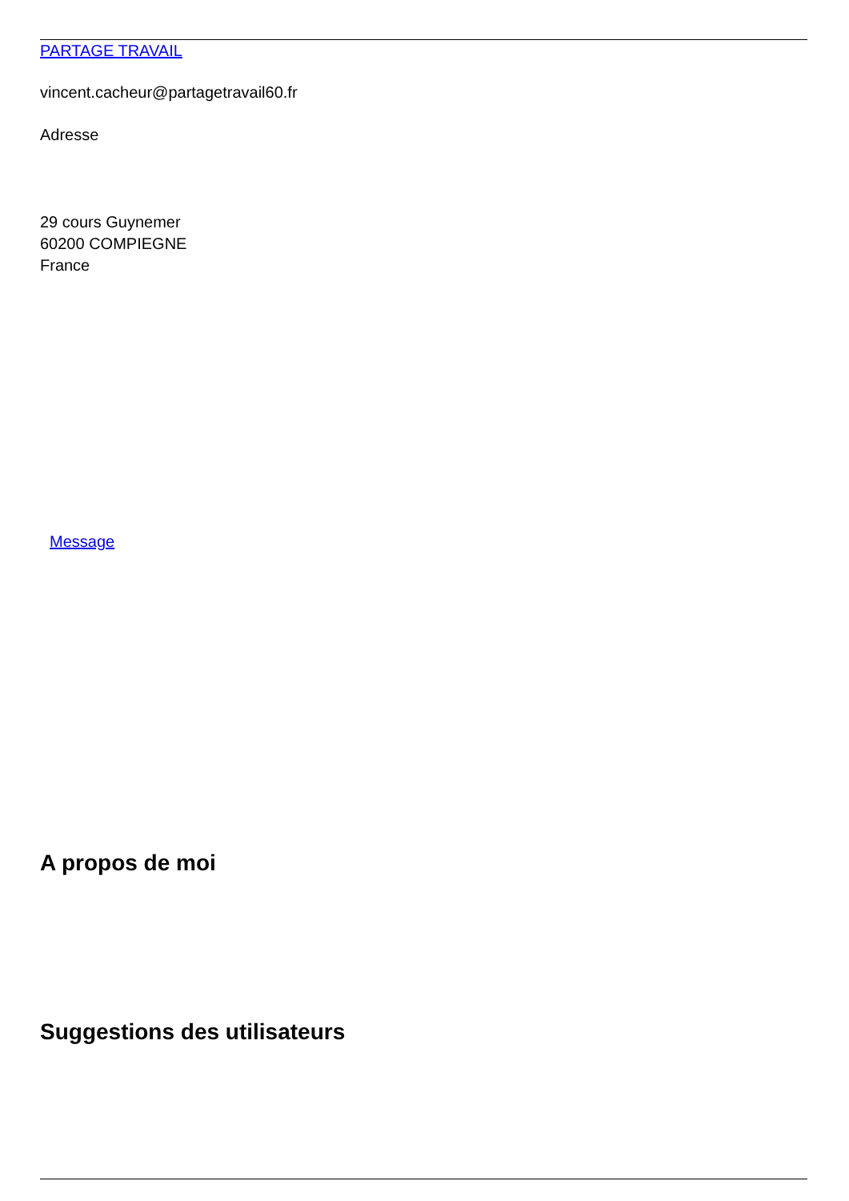PARTAGE TRAVAIL
vincent.cacheur@partagetravail60.fr
Adresse
29 cours Guynemer
60200 COMPIEGNE
France
Message
A propos de moi
Suggestions des utilisateurs